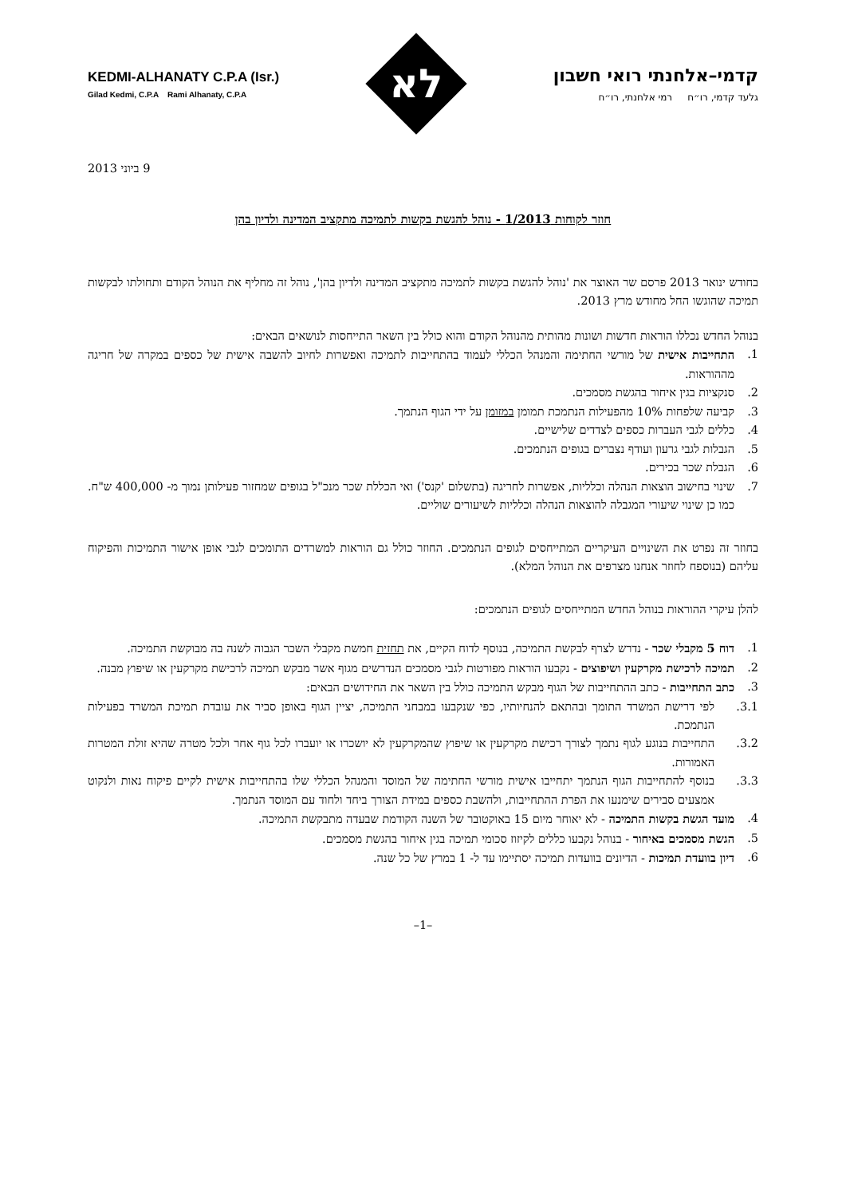קדמי–אלחנתי רואי חשבון
גלעד קדמי, רו״ח רמי אלחנתי, רו״ח
לא
KEDMI-ALHANATY C.P.A (Isr.)
Gilad Kedmi, C.P.A Rami Alhanaty, C.P.A
9 ביוני 2013
חוזר לקוחות 1/2013 - נוהל להגשת בקשות לתמיכה מתקציב המדינה ולדיון בהן
בחודש ינואר 2013 פרסם שר האוצר את 'נוהל להגשת בקשות לתמיכה מתקציב המדינה ולדיון בהן', נוהל זה מחליף את הנוהל הקודם ותחולתו לבקשות תמיכה שהוגשו החל מחודש מרץ 2013.
בנוהל החדש נכללו הוראות חדשות ושונות מהותית מהנוהל הקודם והוא כולל בין השאר התייחסות לנושאים הבאים:
1. התחייבות אישית של מורשי החתימה והמנהל הכללי לעמוד בהתחייבות לתמיכה ואפשרות לחיוב להשבה אישית של כספים במקרה של חריגה מההוראות.
2. סנקציות בגין איחור בהגשת מסמכים.
3. קביעה שלפחות 10% מהפעילות הנתמכת תמומן במזומן על ידי הגוף הנתמך.
4. כללים לגבי העברות כספים לצדדים שלישיים.
5. הגבלות לגבי גרעון ועודף נצברים בגופים הנתמכים.
6. הגבלת שכר בכירים.
7. שינוי בחישוב הוצאות הנהלה וכלליות, אפשרות לחריגה (בתשלום 'קנס') ואי הכללת שכר מנכ"ל בגופים שמחזור פעילותן נמוך מ- 400,000 ש"ח. כמו כן שינוי שיעורי המגבלה להוצאות הנהלה וכלליות לשיעורים שוליים.
בחוזר זה נפרט את השינויים העיקריים המתייחסים לגופים הנתמכים. החוזר כולל גם הוראות למשרדים התומכים לגבי אופן אישור התמיכות והפיקוח עליהם (בנוספח לחוזר אנחנו מצרפים את הנוהל המלא).
להלן עיקרי ההוראות בנוהל החדש המתייחסים לגופים הנתמכים:
1. דוח 5 מקבלי שכר - נדרש לצרף לבקשת התמיכה, בנוסף לדוח הקיים, את תחזית חמשת מקבלי השכר הגבוה לשנה בה מבוקשת התמיכה.
2. תמיכה לרכישת מקרקעין ושיפוצים - נקבעו הוראות מפורטות לגבי מסמכים הנדרשים מגוף אשר מבקש תמיכה לרכישת מקרקעין או שיפוץ מבנה.
3. כתב התחייבות - כתב ההתחייבות של הגוף מבקש התמיכה כולל בין השאר את החידושים הבאים:
3.1. לפי דרישת המשרד התומך ובהתאם להנחיותיו, כפי שנקבעו במבחני התמיכה, יציין הגוף באופן סביר את עובדת תמיכת המשרד בפעילות הנתמכת.
3.2. התחייבות בנוגע לגוף נתמך לצורך רכישת מקרקעין או שיפוץ שהמקרקעין לא יושכרו או יועברו לכל גוף אחר ולכל מטרה שהיא זולת המטרות האמורות.
3.3. בנוסף להתחייבות הגוף הנתמך יתחייבו אישית מורשי החתימה של המוסד והמנהל הכללי שלו בהתחייבות אישית לקיים פיקוח נאות ולנקוט אמצעים סבירים שימנעו את הפרת ההתחייבות, ולהשבת כספים במידת הצורך ביחד ולחוד עם המוסד הנתמך.
4. מועד הגשת בקשות התמיכה - לא יאוחר מיום 15 באוקטובר של השנה הקודמת שבעדה מתבקשת התמיכה.
5. הגשת מסמכים באיחור - בנוהל נקבעו כללים לקיזוז סכומי תמיכה בגין איחור בהגשת מסמכים.
6. דיון בוועדת תמיכות - הדיונים בוועדות תמיכה יסתיימו עד ל- 1 במרץ של כל שנה.
–1–